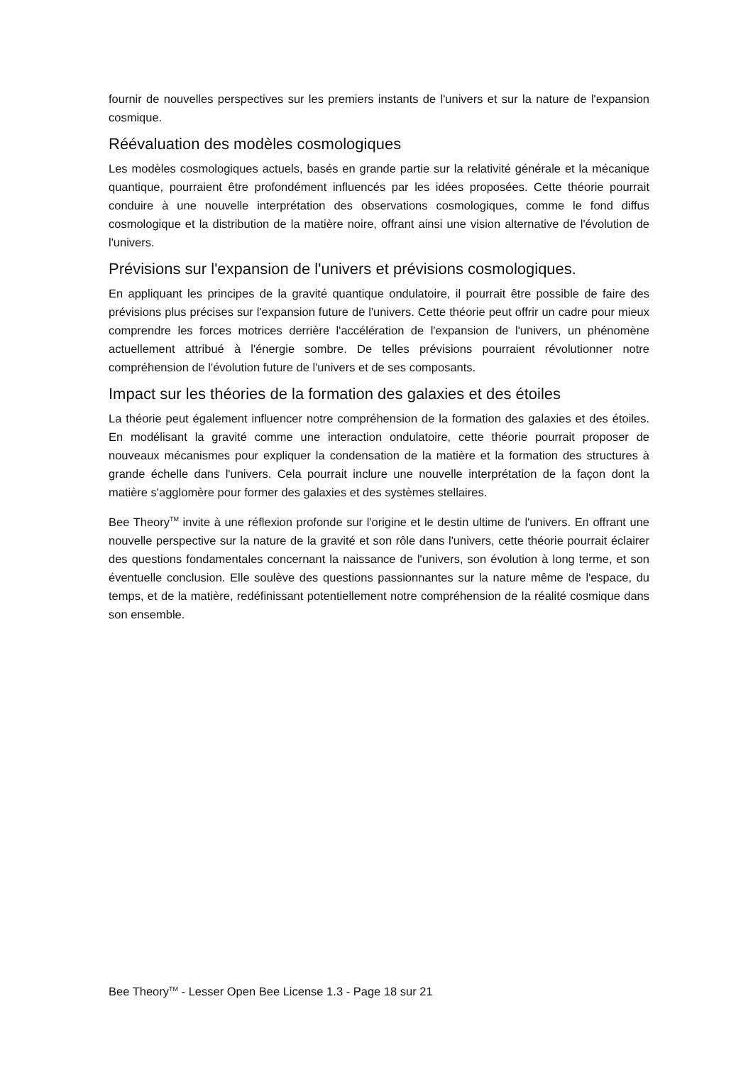fournir de nouvelles perspectives sur les premiers instants de l'univers et sur la nature de l'expansion cosmique.
Réévaluation des modèles cosmologiques
Les modèles cosmologiques actuels, basés en grande partie sur la relativité générale et la mécanique quantique, pourraient être profondément influencés par les idées proposées. Cette théorie pourrait conduire à une nouvelle interprétation des observations cosmologiques, comme le fond diffus cosmologique et la distribution de la matière noire, offrant ainsi une vision alternative de l'évolution de l'univers.
Prévisions sur l'expansion de l'univers et prévisions cosmologiques.
En appliquant les principes de la gravité quantique ondulatoire, il pourrait être possible de faire des prévisions plus précises sur l'expansion future de l'univers. Cette théorie peut offrir un cadre pour mieux comprendre les forces motrices derrière l'accélération de l'expansion de l'univers, un phénomène actuellement attribué à l'énergie sombre. De telles prévisions pourraient révolutionner notre compréhension de l'évolution future de l'univers et de ses composants.
Impact sur les théories de la formation des galaxies et des étoiles
La théorie peut également influencer notre compréhension de la formation des galaxies et des étoiles. En modélisant la gravité comme une interaction ondulatoire, cette théorie pourrait proposer de nouveaux mécanismes pour expliquer la condensation de la matière et la formation des structures à grande échelle dans l'univers. Cela pourrait inclure une nouvelle interprétation de la façon dont la matière s'agglomère pour former des galaxies et des systèmes stellaires.
Bee Theory<sup>TM</sup> invite à une réflexion profonde sur l'origine et le destin ultime de l'univers. En offrant une nouvelle perspective sur la nature de la gravité et son rôle dans l'univers, cette théorie pourrait éclairer des questions fondamentales concernant la naissance de l'univers, son évolution à long terme, et son éventuelle conclusion. Elle soulève des questions passionnantes sur la nature même de l'espace, du temps, et de la matière, redéfinissant potentiellement notre compréhension de la réalité cosmique dans son ensemble.
Bee Theory<sup>TM</sup> - Lesser Open Bee License 1.3 - Page 18 sur 21